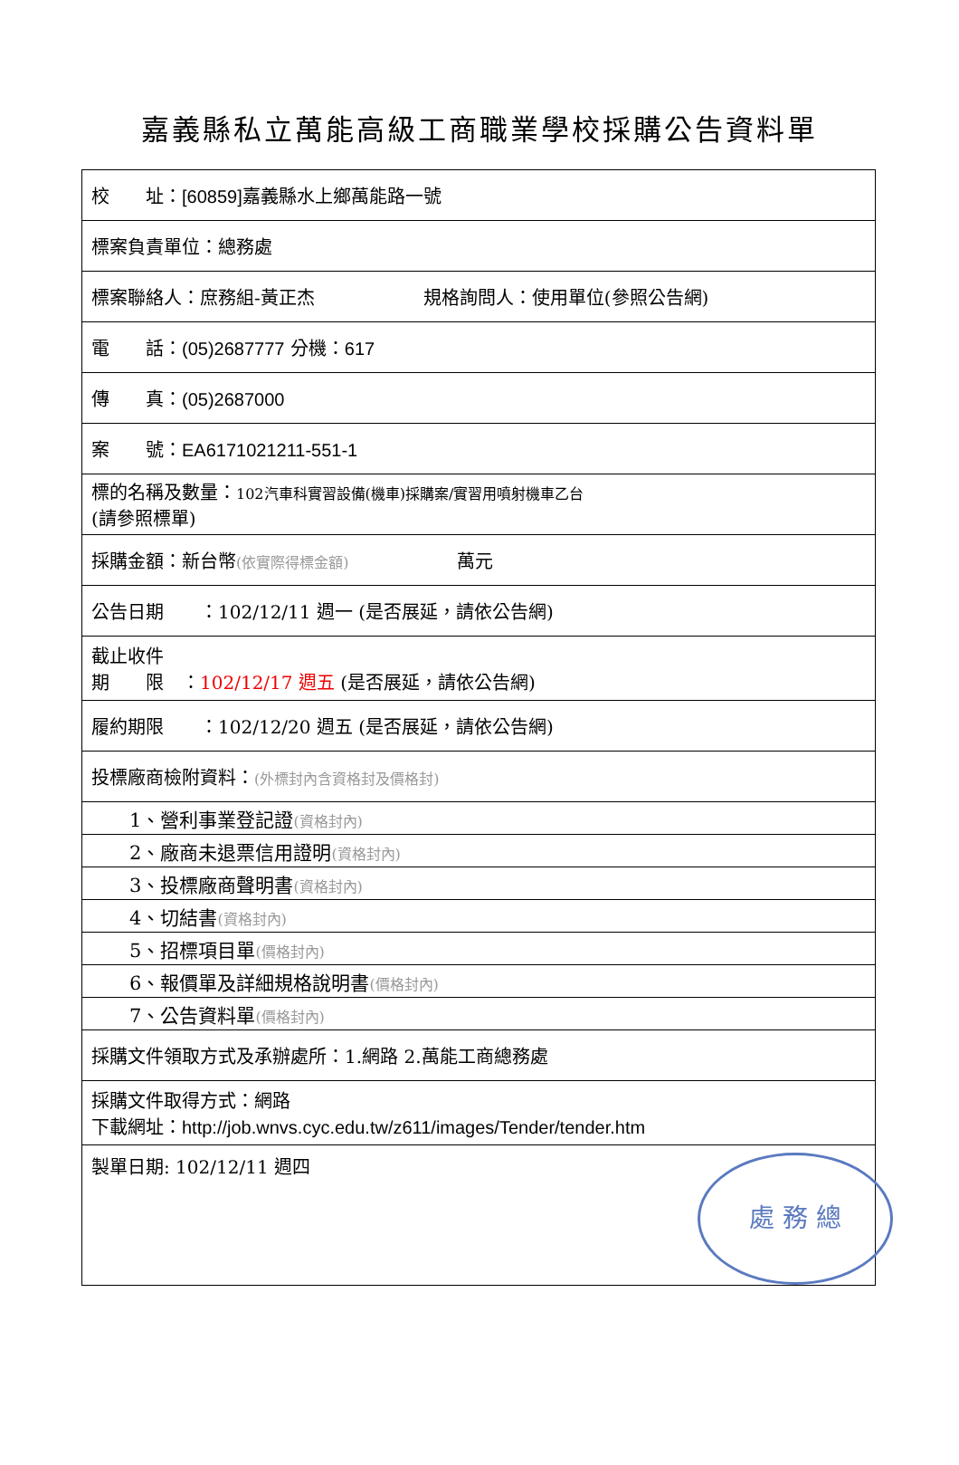嘉義縣私立萬能高級工商職業學校採購公告資料單
| 校 址： [60859] 嘉義縣水上鄉萬能路一號 |
| 標案負責單位：總務處 |
| 標案聯絡人：庶務組-黃正杰 規格詢問人：使用單位(參照公告網) |
| 電 話： (05)2687777 分機： 617 |
| 傳 真： (05)2687000 |
| 案 號： EA6171021211-551-1 |
| 標的名稱及數量： 102汽車科實習設備(機車)採購案/實習用噴射機車乙台 (請參照標單) |
| 採購金額：新台幣 (依實際得標金額) 萬元 |
| 公告日期 ：102/12/11 週一 (是否展延，請依公告網) |
| 截止收件 期 限 ： 102/12/17 週五 (是否展延，請依公告網) |
| 履約期限 ：102/12/20 週五 (是否展延，請依公告網) |
| 投標廠商檢附資料： (外標封內含資格封及價格封) |
| 1、營利事業登記證 (資格封內) |
| 2、廠商未退票信用證明 (資格封內) |
| 3、投標廠商聲明書 (資格封內) |
| 4、切結書 (資格封內) |
| 5、招標項目單 (價格封內) |
| 6、報價單及詳細規格說明書 (價格封內) |
| 7、公告資料單 (價格封內) |
| 採購文件領取方式及承辦處所：1.網路 2.萬能工商總務處 |
| 採購文件取得方式：網路 下載網址： http://job.wnvs.cyc.edu.tw/z611/images/Tender/tender.htm |
| 製單日期: 102/12/11 週四 處 務 總 |